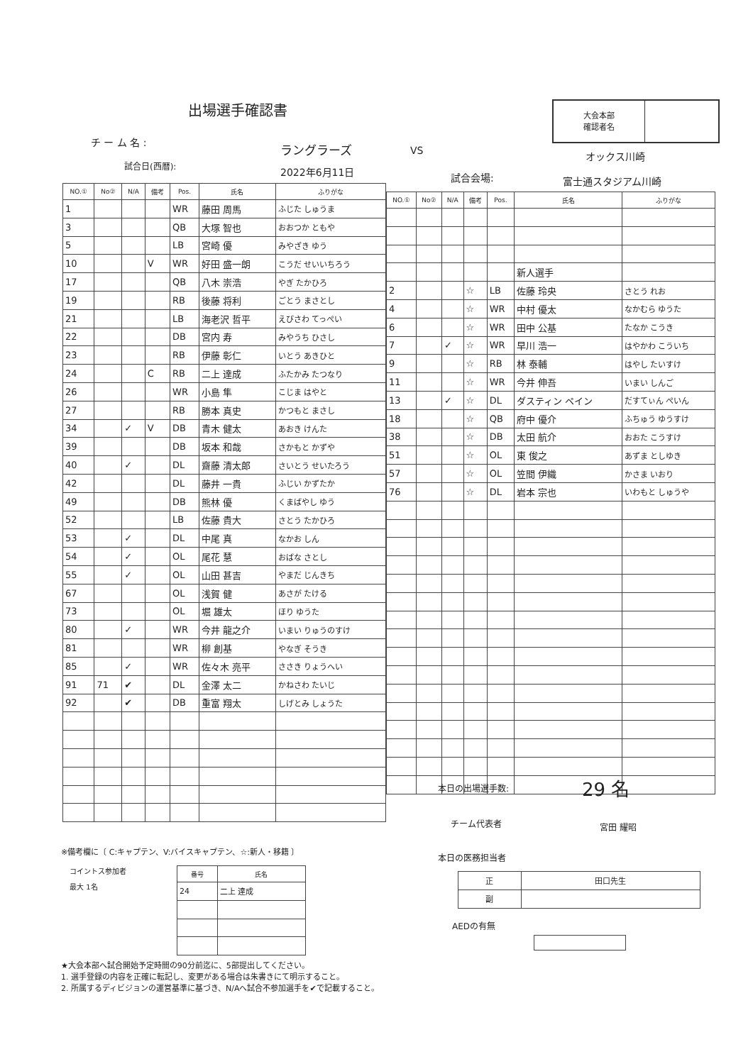出場選手確認書
大会本部
確認者名
チ ー ム 名 : ラングラーズ VS オックス川崎
試合日(西暦): 2022年6月11日 試合会場: 富士通スタジアム川崎
| NO.① | No② | N/A | 備考 | Pos. | 氏名 | ふりがな |
| --- | --- | --- | --- | --- | --- | --- |
| 1 | | | | WR | 藤田 周馬 | ふじた しゅうま |
| 3 | | | | QB | 大塚 智也 | おおつか ともや |
| 5 | | | | LB | 宮崎 優 | みやざき ゆう |
| 10 | | | V | WR | 好田 盛一朗 | こうだ せいいちろう |
| 17 | | | | QB | 八木 崇浩 | やぎ たかひろ |
| 19 | | | | RB | 後藤 将利 | ごとう まさとし |
| 21 | | | | LB | 海老沢 哲平 | えびさわ てっぺい |
| 22 | | | | DB | 宮内 寿 | みやうち ひさし |
| 23 | | | | RB | 伊藤 彰仁 | いとう あきひと |
| 24 | | | C | RB | 二上 達成 | ふたかみ たつなり |
| 26 | | | | WR | 小島 隼 | こじま はやと |
| 27 | | | | RB | 勝本 真史 | かつもと まさし |
| 34 | | ✓ | V | DB | 青木 健太 | あおき けんた |
| 39 | | | | DB | 坂本 和哉 | さかもと かずや |
| 40 | | ✓ | | DL | 齋藤 清太郎 | さいとう せいたろう |
| 42 | | | | DL | 藤井 一貴 | ふじい かずたか |
| 49 | | | | DB | 熊林 優 | くまばやし ゆう |
| 52 | | | | LB | 佐藤 貴大 | さとう たかひろ |
| 53 | | ✓ | | DL | 中尾 真 | なかお しん |
| 54 | | ✓ | | OL | 尾花 慧 | おばな さとし |
| 55 | | ✓ | | OL | 山田 甚吉 | やまだ じんきち |
| 67 | | | | OL | 浅賀 健 | あさが たける |
| 73 | | | | OL | 堀 雄太 | ほり ゆうた |
| 80 | | ✓ | | WR | 今井 龍之介 | いまい りゅうのすけ |
| 81 | | | | WR | 柳 創基 | やなぎ そうき |
| 85 | | ✓ | | WR | 佐々木 亮平 | ささき りょうへい |
| 91 | 71 | ✔ | | DL | 金澤 太二 | かねさわ たいじ |
| 92 | | ✔ | | DB | 重富 翔太 | しげとみ しょうた |
| NO.① | No② | N/A | 備考 | Pos. | 氏名 | ふりがな |
| --- | --- | --- | --- | --- | --- | --- |
| | | | | | 新人選手 | |
| 2 | | | ☆ | LB | 佐藤 玲央 | さとう れお |
| 4 | | | ☆ | WR | 中村 優太 | なかむら ゆうた |
| 6 | | | ☆ | WR | 田中 公基 | たなか こうき |
| 7 | | ✓ | ☆ | WR | 早川 浩一 | はやかわ こういち |
| 9 | | | ☆ | RB | 林 泰輔 | はやし たいすけ |
| 11 | | | ☆ | WR | 今井 伸吾 | いまい しんご |
| 13 | | ✓ | ☆ | DL | ダスティン ペイン | だすてぃん ぺいん |
| 18 | | | ☆ | QB | 府中 優介 | ふちゅう ゆうすけ |
| 38 | | | ☆ | DB | 太田 航介 | おおた こうすけ |
| 51 | | | ☆ | OL | 東 俊之 | あずま としゆき |
| 57 | | | ☆ | OL | 笠間 伊織 | かさま いおり |
| 76 | | | ☆ | DL | 岩本 宗也 | いわもと しゅうや |
本日の出場選手数: 29 名
チーム代表者 宮田 耀昭
※備考欄に〔 C:キャプテン、V:バイスキャプテン、☆:新人・移籍 〕
本日の医務担当者
コイントス参加者
最大 1名
| 番号 | 氏名 |
| --- | --- |
| 24 | 二上 達成 |
| 正 | 田口先生 |
| 副 | |
AEDの有無
★大会本部へ試合開始予定時間の90分前迄に、5部提出してください。
1. 選手登録の内容を正確に転記し、変更がある場合は朱書きにて明示すること。
2. 所属するディビジョンの運営基準に基づき、N/Aへ試合不参加選手を✔で記載すること。